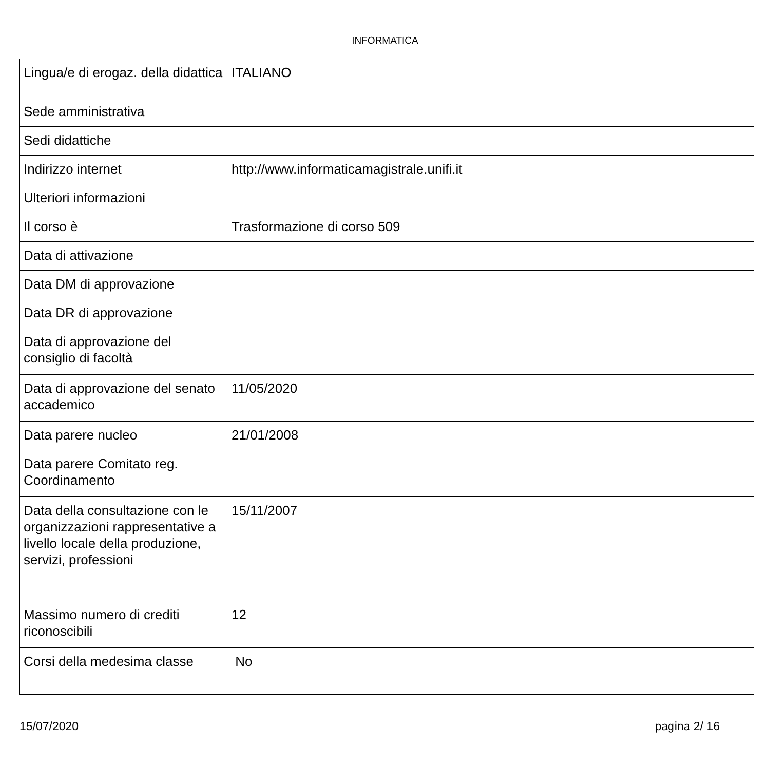INFORMATICA
| Lingua/e di erogaz. della didattica | ITALIANO |
| Sede amministrativa | |
| Sedi didattiche | |
| Indirizzo internet | http://www.informaticamagistrale.unifi.it |
| Ulteriori informazioni | |
| Il corso è | Trasformazione di corso 509 |
| Data di attivazione | |
| Data DM di approvazione | |
| Data DR di approvazione | |
| Data di approvazione del consiglio di facoltà | |
| Data di approvazione del senato accademico | 11/05/2020 |
| Data parere nucleo | 21/01/2008 |
| Data parere Comitato reg. Coordinamento | |
| Data della consultazione con le organizzazioni rappresentative a livello locale della produzione, servizi, professioni | 15/11/2007 |
| Massimo numero di crediti riconoscibili | 12 |
| Corsi della medesima classe | No |
15/07/2020 pagina 2/ 16